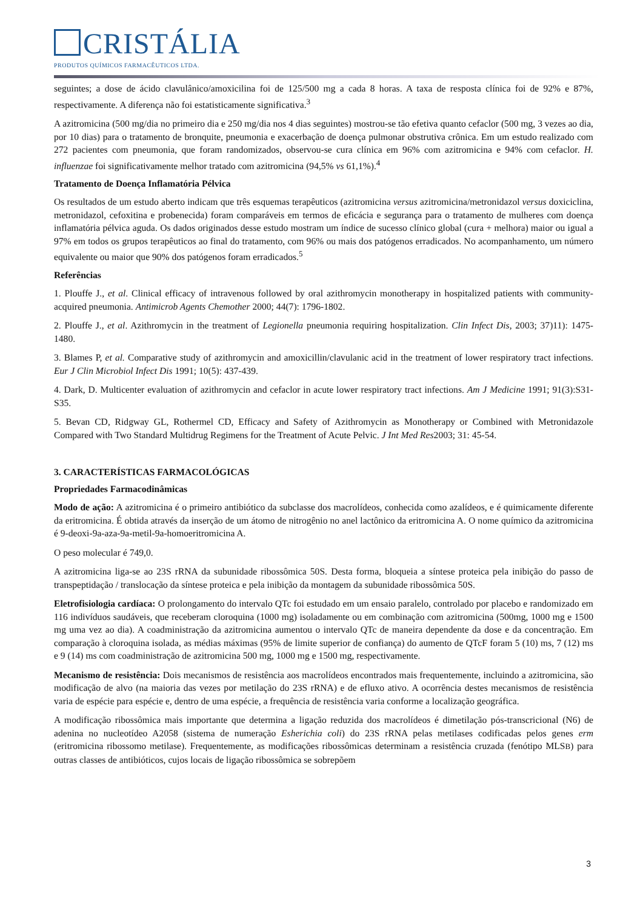CRISTÁLIA
PRODUTOS QUÍMICOS FARMACÊUTICOS LTDA.
seguintes; a dose de ácido clavulânico/amoxicilina foi de 125/500 mg a cada 8 horas. A taxa de resposta clínica foi de 92% e 87%, respectivamente. A diferença não foi estatisticamente significativa.<sup>3</sup>
A azitromicina (500 mg/dia no primeiro dia e 250 mg/dia nos 4 dias seguintes) mostrou-se tão efetiva quanto cefaclor (500 mg, 3 vezes ao dia, por 10 dias) para o tratamento de bronquite, pneumonia e exacerbação de doença pulmonar obstrutiva crônica. Em um estudo realizado com 272 pacientes com pneumonia, que foram randomizados, observou-se cura clínica em 96% com azitromicina e 94% com cefaclor. H. influenzae foi significativamente melhor tratado com azitromicina (94,5% vs 61,1%).<sup>4</sup>
Tratamento de Doença Inflamatória Pélvica
Os resultados de um estudo aberto indicam que três esquemas terapêuticos (azitromicina versus azitromicina/metronidazol versus doxiciclina, metronidazol, cefoxitina e probenecida) foram comparáveis em termos de eficácia e segurança para o tratamento de mulheres com doença inflamatória pélvica aguda. Os dados originados desse estudo mostram um índice de sucesso clínico global (cura + melhora) maior ou igual a 97% em todos os grupos terapêuticos ao final do tratamento, com 96% ou mais dos patógenos erradicados. No acompanhamento, um número equivalente ou maior que 90% dos patógenos foram erradicados.<sup>5</sup>
Referências
1. Plouffe J., et al. Clinical efficacy of intravenous followed by oral azithromycin monotherapy in hospitalized patients with community-acquired pneumonia. Antimicrob Agents Chemother 2000; 44(7): 1796-1802.
2. Plouffe J., et al. Azithromycin in the treatment of Legionella pneumonia requiring hospitalization. Clin Infect Dis, 2003; 37)11): 1475-1480.
3. Blames P, et al. Comparative study of azithromycin and amoxicillin/clavulanic acid in the treatment of lower respiratory tract infections. Eur J Clin Microbiol Infect Dis 1991; 10(5): 437-439.
4. Dark, D. Multicenter evaluation of azithromycin and cefaclor in acute lower respiratory tract infections. Am J Medicine 1991; 91(3):S31-S35.
5. Bevan CD, Ridgway GL, Rothermel CD, Efficacy and Safety of Azithromycin as Monotherapy or Combined with Metronidazole Compared with Two Standard Multidrug Regimens for the Treatment of Acute Pelvic. J Int Med Res2003; 31: 45-54.
3. CARACTERÍSTICAS FARMACOLÓGICAS
Propriedades Farmacodinâmicas
Modo de ação: A azitromicina é o primeiro antibiótico da subclasse dos macrolídeos, conhecida como azalídeos, e é quimicamente diferente da eritromicina. É obtida através da inserção de um átomo de nitrogênio no anel lactônico da eritromicina A. O nome químico da azitromicina é 9-deoxi-9a-aza-9a-metil-9a-homoeritromicina A.
O peso molecular é 749,0.
A azitromicina liga-se ao 23S rRNA da subunidade ribossômica 50S. Desta forma, bloqueia a síntese proteica pela inibição do passo de transpeptidação / translocação da síntese proteica e pela inibição da montagem da subunidade ribossômica 50S.
Eletrofisiologia cardíaca: O prolongamento do intervalo QTc foi estudado em um ensaio paralelo, controlado por placebo e randomizado em 116 indivíduos saudáveis, que receberam cloroquina (1000 mg) isoladamente ou em combinação com azitromicina (500mg, 1000 mg e 1500 mg uma vez ao dia). A coadministração da azitromicina aumentou o intervalo QTc de maneira dependente da dose e da concentração. Em comparação à cloroquina isolada, as médias máximas (95% de limite superior de confiança) do aumento de QTcF foram 5 (10) ms, 7 (12) ms e 9 (14) ms com coadministração de azitromicina 500 mg, 1000 mg e 1500 mg, respectivamente.
Mecanismo de resistência: Dois mecanismos de resistência aos macrolídeos encontrados mais frequentemente, incluindo a azitromicina, são modificação de alvo (na maioria das vezes por metilação do 23S rRNA) e de efluxo ativo. A ocorrência destes mecanismos de resistência varia de espécie para espécie e, dentro de uma espécie, a frequência de resistência varia conforme a localização geográfica.
A modificação ribossômica mais importante que determina a ligação reduzida dos macrolídeos é dimetilação pós-transcricional (N6) de adenina no nucleotídeo A2058 (sistema de numeração Esherichia coli) do 23S rRNA pelas metilases codificadas pelos genes erm (eritromicina ribossomo metilase). Frequentemente, as modificações ribossômicas determinam a resistência cruzada (fenótipo MLSB) para outras classes de antibióticos, cujos locais de ligação ribossômica se sobrepõem
3